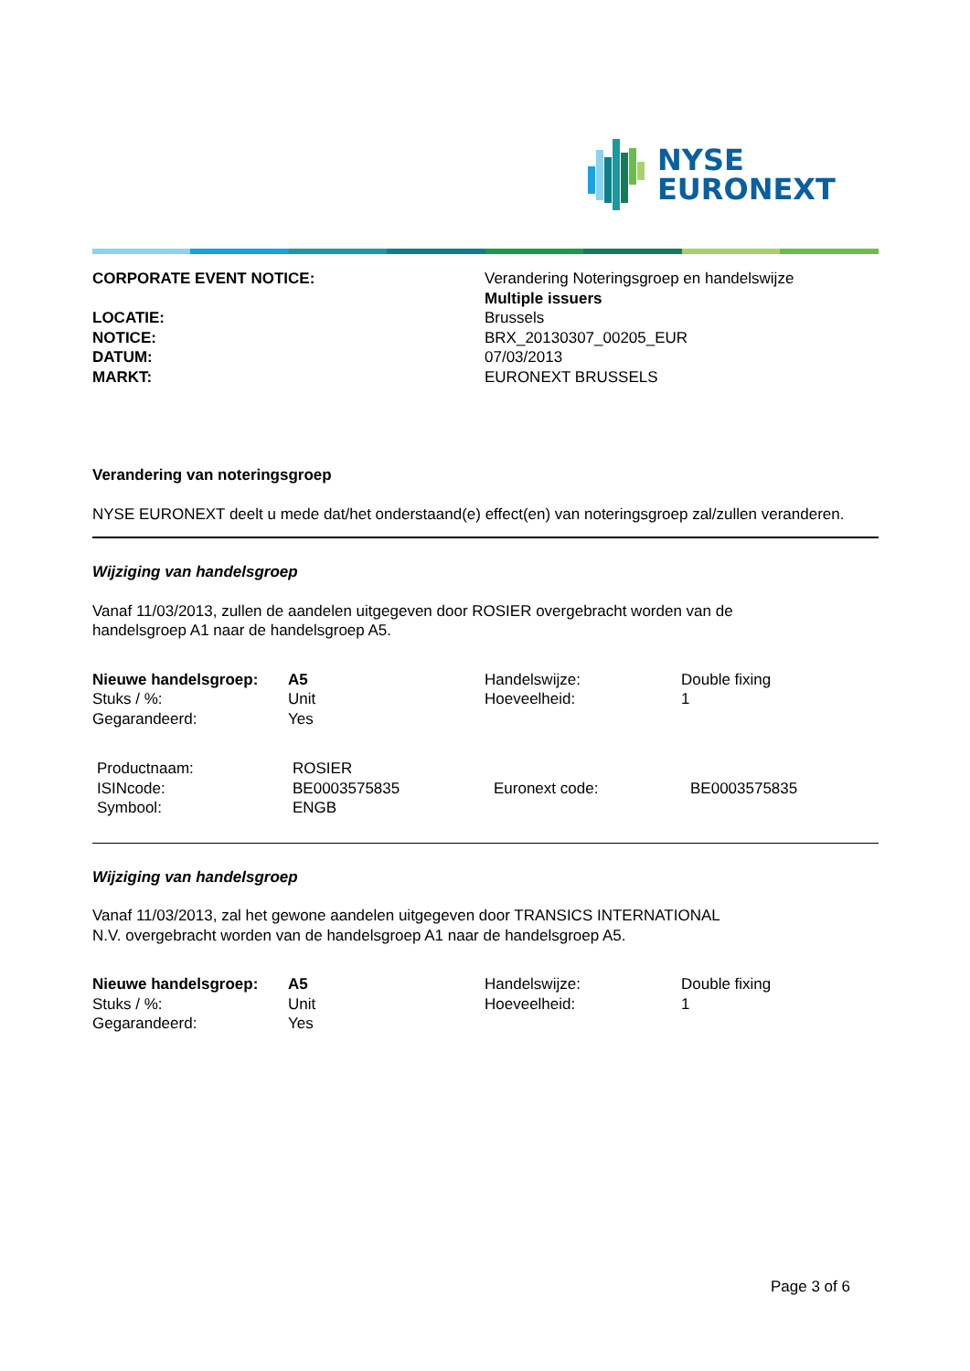NYSE
EURONEXT
| CORPORATE EVENT NOTICE: | Verandering Noteringsgroep en handelswijze Multiple issuers |
| LOCATIE: | Brussels |
| NOTICE: | BRX_20130307_00205_EUR |
| DATUM: | 07/03/2013 |
| MARKT: | EURONEXT BRUSSELS |
Verandering van noteringsgroep
NYSE EURONEXT deelt u mede dat/het onderstaand(e) effect(en) van noteringsgroep zal/zullen veranderen.
Wijziging van handelsgroep
Vanaf 11/03/2013, zullen de aandelen uitgegeven door ROSIER overgebracht worden van de
handelsgroep A1 naar de handelsgroep A5.
| Nieuwe handelsgroep: | A5 | Handelswijze: | Double fixing |
| Stuks / %: | Unit | Hoeveelheid: | 1 |
| Gegarandeerd: | Yes | | |
| Productnaam: ISINcode: Symbool: | ROSIER BE0003575835 ENGB | Euronext code: | BE0003575835 |
Wijziging van handelsgroep
Vanaf 11/03/2013, zal het gewone aandelen uitgegeven door TRANSICS INTERNATIONAL
N.V. overgebracht worden van de handelsgroep A1 naar de handelsgroep A5.
| Nieuwe handelsgroep: | A5 | Handelswijze: | Double fixing |
| Stuks / %: | Unit | Hoeveelheid: | 1 |
| Gegarandeerd: | Yes | | |
Page 3 of 6